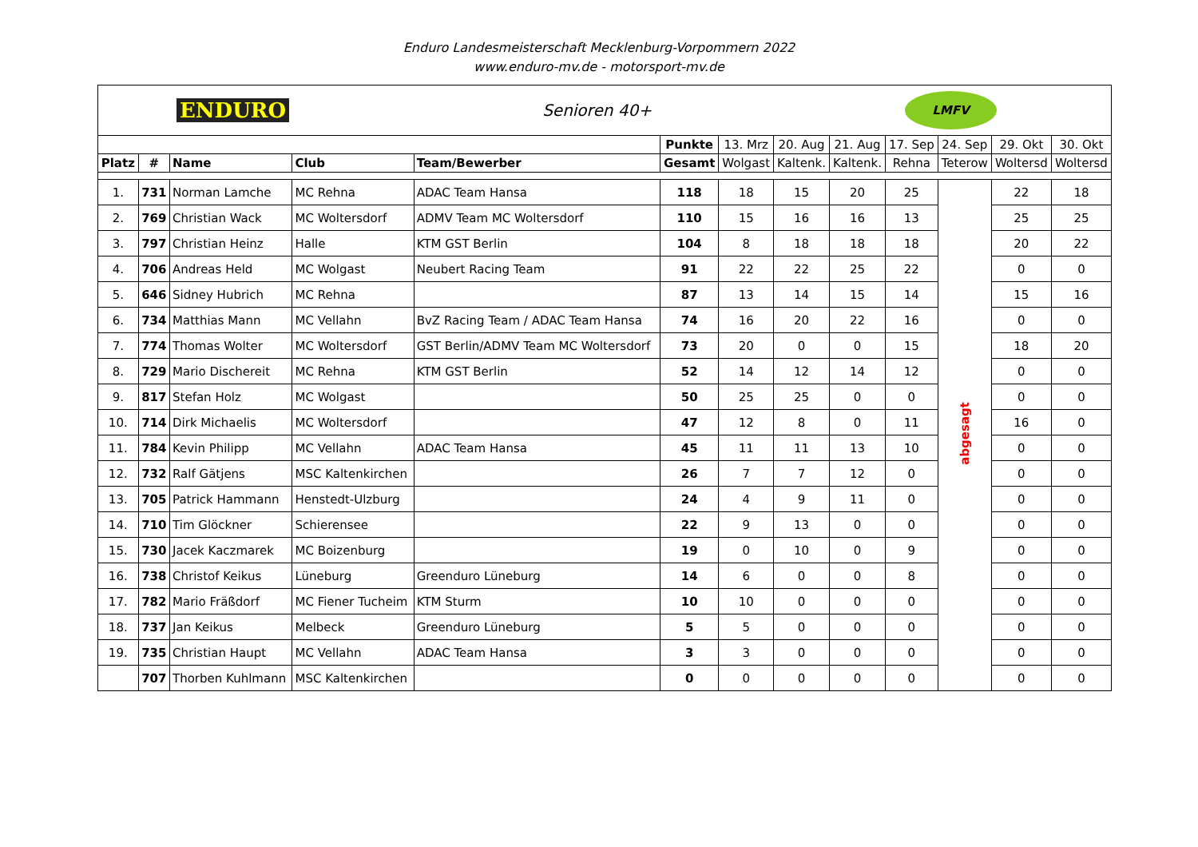Enduro Landesmeisterschaft Mecklenburg-Vorpommern 2022
www.enduro-mv.de - motorsport-mv.de
| ENDURO Senioren 40+ LMFV | | | | | | | | | | | | |
| | | | | | Punkte | 13. Mrz | 20. Aug | 21. Aug | 17. Sep | 24. Sep | 29. Okt | 30. Okt |
| Platz | # | Name | Club | Team/Bewerber | Gesamt | Wolgast | Kaltenk. | Kaltenk. | Rehna | Teterow | Woltersd | Woltersd |
| 1. | 731 | Norman Lamche | MC Rehna | ADAC Team Hansa | 118 | 18 | 15 | 20 | 25 | abgesagt | 22 | 18 |
| 2. | 769 | Christian Wack | MC Woltersdorf | ADMV Team MC Woltersdorf | 110 | 15 | 16 | 16 | 13 | | 25 | 25 |
| 3. | 797 | Christian Heinz | Halle | KTM GST Berlin | 104 | 8 | 18 | 18 | 18 | | 20 | 22 |
| 4. | 706 | Andreas Held | MC Wolgast | Neubert Racing Team | 91 | 22 | 22 | 25 | 22 | | 0 | 0 |
| 5. | 646 | Sidney Hubrich | MC Rehna | | 87 | 13 | 14 | 15 | 14 | | 15 | 16 |
| 6. | 734 | Matthias Mann | MC Vellahn | BvZ Racing Team / ADAC Team Hansa | 74 | 16 | 20 | 22 | 16 | | 0 | 0 |
| 7. | 774 | Thomas Wolter | MC Woltersdorf | GST Berlin/ADMV Team MC Woltersdorf | 73 | 20 | 0 | 0 | 15 | | 18 | 20 |
| 8. | 729 | Mario Dischereit | MC Rehna | KTM GST Berlin | 52 | 14 | 12 | 14 | 12 | | 0 | 0 |
| 9. | 817 | Stefan Holz | MC Wolgast | | 50 | 25 | 25 | 0 | 0 | | 0 | 0 |
| 10. | 714 | Dirk Michaelis | MC Woltersdorf | | 47 | 12 | 8 | 0 | 11 | | 16 | 0 |
| 11. | 784 | Kevin Philipp | MC Vellahn | ADAC Team Hansa | 45 | 11 | 11 | 13 | 10 | | 0 | 0 |
| 12. | 732 | Ralf Gätjens | MSC Kaltenkirchen | | 26 | 7 | 7 | 12 | 0 | | 0 | 0 |
| 13. | 705 | Patrick Hammann | Henstedt-Ulzburg | | 24 | 4 | 9 | 11 | 0 | | 0 | 0 |
| 14. | 710 | Tim Glöckner | Schierensee | | 22 | 9 | 13 | 0 | 0 | | 0 | 0 |
| 15. | 730 | Jacek Kaczmarek | MC Boizenburg | | 19 | 0 | 10 | 0 | 9 | | 0 | 0 |
| 16. | 738 | Christof Keikus | Lüneburg | Greenduro Lüneburg | 14 | 6 | 0 | 0 | 8 | | 0 | 0 |
| 17. | 782 | Mario Fräßdorf | MC Fiener Tucheim | KTM Sturm | 10 | 10 | 0 | 0 | 0 | | 0 | 0 |
| 18. | 737 | Jan Keikus | Melbeck | Greenduro Lüneburg | 5 | 5 | 0 | 0 | 0 | | 0 | 0 |
| 19. | 735 | Christian Haupt | MC Vellahn | ADAC Team Hansa | 3 | 3 | 0 | 0 | 0 | | 0 | 0 |
| | 707 | Thorben Kuhlmann | MSC Kaltenkirchen | | 0 | 0 | 0 | 0 | 0 | | 0 | 0 |